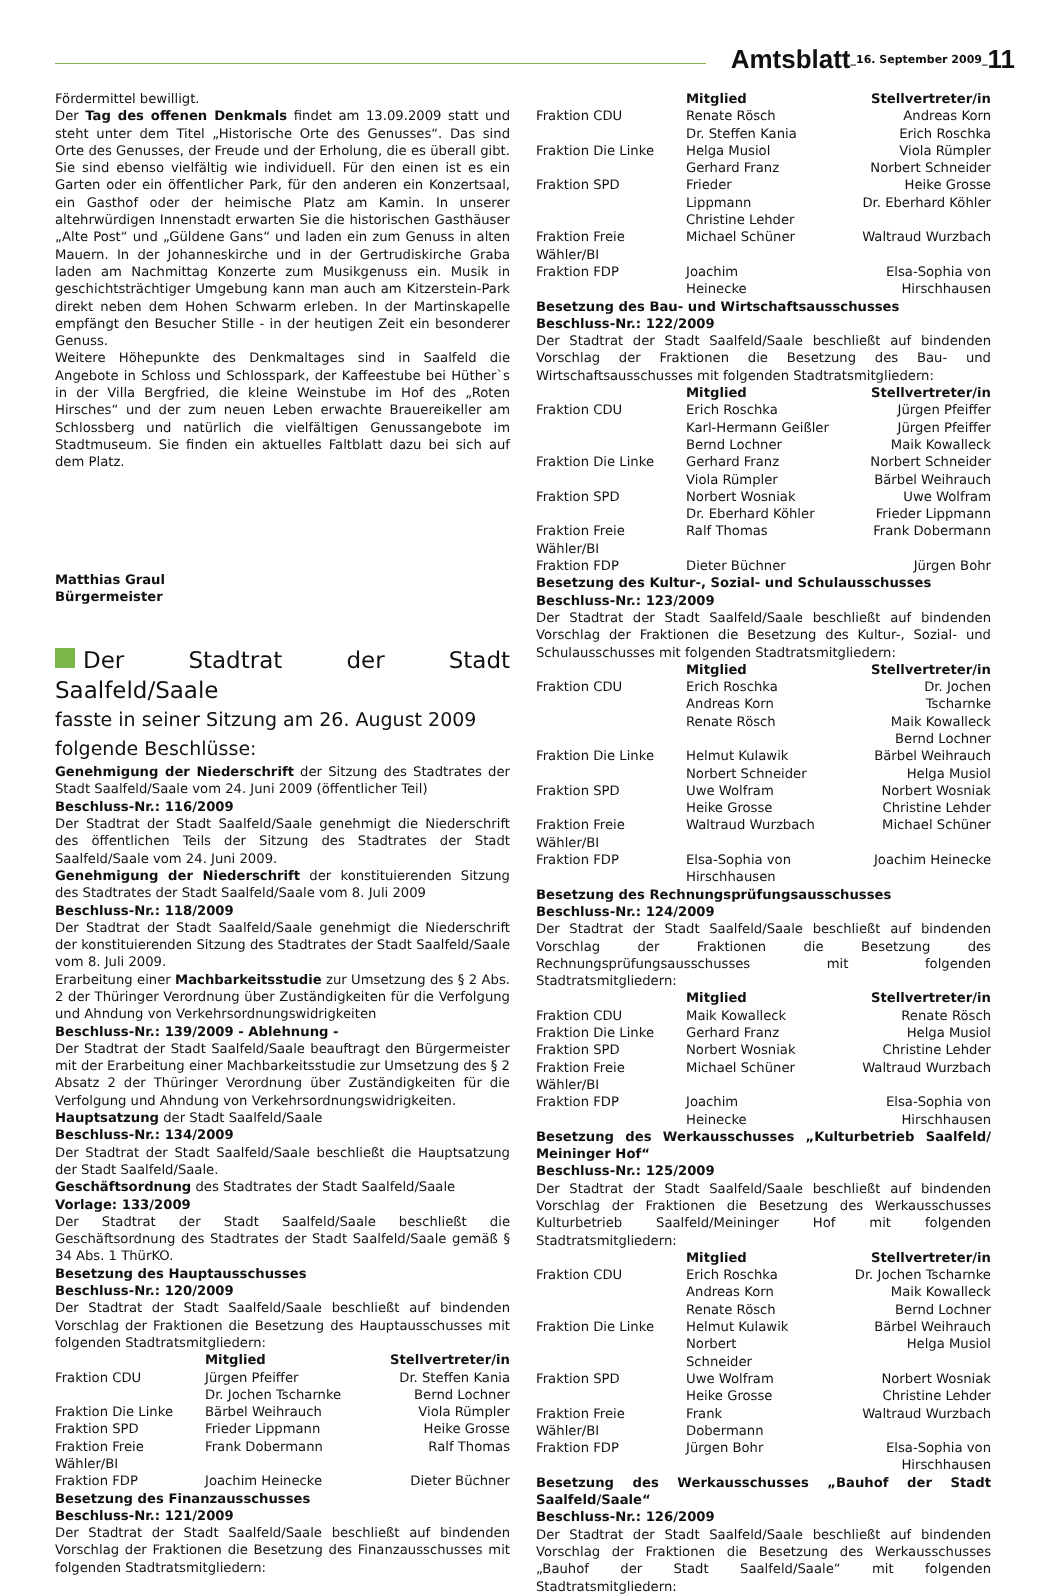Amtsblatt _16. September 2009_ 11
Fördermittel bewilligt.
Der Tag des offenen Denkmals findet am 13.09.2009 statt und steht unter dem Titel „Historische Orte des Genusses“. Das sind Orte des Genusses, der Freude und der Erholung, die es überall gibt. Sie sind ebenso vielfältig wie individuell. Für den einen ist es ein Garten oder ein öffentlicher Park, für den anderen ein Konzertsaal, ein Gasthof oder der heimische Platz am Kamin. In unserer altehrwürdigen Innenstadt erwarten Sie die historischen Gasthäuser „Alte Post“ und „Güldene Gans“ und laden ein zum Genuss in alten Mauern. In der Johanneskirche und in der Gertrudiskirche Graba laden am Nachmittag Konzerte zum Musikgenuss ein. Musik in geschichtsträchtiger Umgebung kann man auch am Kitzerstein-Park direkt neben dem Hohen Schwarm erleben. In der Martinskapelle empfängt den Besucher Stille - in der heutigen Zeit ein besonderer Genuss.
Weitere Höhepunkte des Denkmaltages sind in Saalfeld die Angebote in Schloss und Schlosspark, der Kaffeestube bei Hüther`s in der Villa Bergfried, die kleine Weinstube im Hof des „Roten Hirsches“ und der zum neuen Leben erwachte Brauereikeller am Schlossberg und natürlich die vielfältigen Genussangebote im Stadtmuseum. Sie finden ein aktuelles Faltblatt dazu bei sich auf dem Platz.
Matthias Graul
Bürgermeister
Der Stadtrat der Stadt Saalfeld/Saale
fasste in seiner Sitzung am 26. August 2009
folgende Beschlüsse:
Genehmigung der Niederschrift der Sitzung des Stadtrates der Stadt Saalfeld/Saale vom 24. Juni 2009 (öffentlicher Teil)
Beschluss-Nr.: 116/2009
Der Stadtrat der Stadt Saalfeld/Saale genehmigt die Niederschrift des öffentlichen Teils der Sitzung des Stadtrates der Stadt Saalfeld/Saale vom 24. Juni 2009.
Genehmigung der Niederschrift der konstituierenden Sitzung des Stadtrates der Stadt Saalfeld/Saale vom 8. Juli 2009
Beschluss-Nr.: 118/2009
Der Stadtrat der Stadt Saalfeld/Saale genehmigt die Niederschrift der konstituierenden Sitzung des Stadtrates der Stadt Saalfeld/Saale vom 8. Juli 2009.
Erarbeitung einer Machbarkeitsstudie zur Umsetzung des § 2 Abs. 2 der Thüringer Verordnung über Zuständigkeiten für die Verfolgung und Ahndung von Verkehrsordnungswidrigkeiten
Beschluss-Nr.: 139/2009 - Ablehnung -
Der Stadtrat der Stadt Saalfeld/Saale beauftragt den Bürgermeister mit der Erarbeitung einer Machbarkeitsstudie zur Umsetzung des § 2 Absatz 2 der Thüringer Verordnung über Zuständigkeiten für die Verfolgung und Ahndung von Verkehrsordnungswidrigkeiten.
Hauptsatzung der Stadt Saalfeld/Saale
Beschluss-Nr.: 134/2009
Der Stadtrat der Stadt Saalfeld/Saale beschließt die Hauptsatzung der Stadt Saalfeld/Saale.
Geschäftsordnung des Stadtrates der Stadt Saalfeld/Saale
Vorlage: 133/2009
Der Stadtrat der Stadt Saalfeld/Saale beschließt die Geschäftsordnung des Stadtrates der Stadt Saalfeld/Saale gemäß § 34 Abs. 1 ThürKO.
Besetzung des Hauptausschusses
Beschluss-Nr.: 120/2009
Der Stadtrat der Stadt Saalfeld/Saale beschließt auf bindenden Vorschlag der Fraktionen die Besetzung des Hauptausschusses mit folgenden Stadtratsmitgliedern:
| | Mitglied | Stellvertreter/in |
| --- | --- | --- |
| Fraktion CDU | Jürgen Pfeiffer Dr. Jochen Tscharnke | Dr. Steffen Kania Bernd Lochner |
| Fraktion Die Linke | Bärbel Weihrauch | Viola Rümpler |
| Fraktion SPD | Frieder Lippmann | Heike Grosse |
| Fraktion Freie Wähler/BI | Frank Dobermann | Ralf Thomas |
| Fraktion FDP | Joachim Heinecke | Dieter Büchner |
Besetzung des Finanzausschusses
Beschluss-Nr.: 121/2009
Der Stadtrat der Stadt Saalfeld/Saale beschließt auf bindenden Vorschlag der Fraktionen die Besetzung des Finanzausschusses mit folgenden Stadtratsmitgliedern:
| | Mitglied | Stellvertreter/in |
| --- | --- | --- |
| Fraktion CDU | Renate Rösch Dr. Steffen Kania | Andreas Korn Erich Roschka |
| Fraktion Die Linke | Helga Musiol Gerhard Franz | Viola Rümpler Norbert Schneider |
| Fraktion SPD | Frieder Lippmann Christine Lehder | Heike Grosse Dr. Eberhard Köhler |
| Fraktion Freie Wähler/BI | Michael Schüner | Waltraud Wurzbach |
| Fraktion FDP | Joachim Heinecke | Elsa-Sophia von Hirschhausen |
Besetzung des Bau- und Wirtschaftsausschusses
Beschluss-Nr.: 122/2009
Der Stadtrat der Stadt Saalfeld/Saale beschließt auf bindenden Vorschlag der Fraktionen die Besetzung des Bau- und Wirtschaftsausschusses mit folgenden Stadtratsmitgliedern:
| | Mitglied | Stellvertreter/in |
| --- | --- | --- |
| Fraktion CDU | Erich Roschka Karl-Hermann Geißler Bernd Lochner | Jürgen Pfeiffer Jürgen Pfeiffer Maik Kowalleck |
| Fraktion Die Linke | Gerhard Franz Viola Rümpler | Norbert Schneider Bärbel Weihrauch |
| Fraktion SPD | Norbert Wosniak Dr. Eberhard Köhler | Uwe Wolfram Frieder Lippmann |
| Fraktion Freie Wähler/BI | Ralf Thomas | Frank Dobermann |
| Fraktion FDP | Dieter Büchner | Jürgen Bohr |
Besetzung des Kultur-, Sozial- und Schulausschusses
Beschluss-Nr.: 123/2009
Der Stadtrat der Stadt Saalfeld/Saale beschließt auf bindenden Vorschlag der Fraktionen die Besetzung des Kultur-, Sozial- und Schulausschusses mit folgenden Stadtratsmitgliedern:
| | Mitglied | Stellvertreter/in |
| --- | --- | --- |
| Fraktion CDU | Erich Roschka Andreas Korn Renate Rösch | Dr. Jochen Tscharnke Maik Kowalleck Bernd Lochner |
| Fraktion Die Linke | Helmut Kulawik Norbert Schneider | Bärbel Weihrauch Helga Musiol |
| Fraktion SPD | Uwe Wolfram Heike Grosse | Norbert Wosniak Christine Lehder |
| Fraktion Freie Wähler/BI | Waltraud Wurzbach | Michael Schüner |
| Fraktion FDP | Elsa-Sophia von Hirschhausen | Joachim Heinecke |
Besetzung des Rechnungsprüfungsausschusses
Beschluss-Nr.: 124/2009
Der Stadtrat der Stadt Saalfeld/Saale beschließt auf bindenden Vorschlag der Fraktionen die Besetzung des Rechnungsprüfungsausschusses mit folgenden Stadtratsmitgliedern:
| | Mitglied | Stellvertreter/in |
| --- | --- | --- |
| Fraktion CDU | Maik Kowalleck | Renate Rösch |
| Fraktion Die Linke | Gerhard Franz | Helga Musiol |
| Fraktion SPD | Norbert Wosniak | Christine Lehder |
| Fraktion Freie Wähler/BI | Michael Schüner | Waltraud Wurzbach |
| Fraktion FDP | Joachim Heinecke | Elsa-Sophia von Hirschhausen |
Besetzung des Werkausschusses „Kulturbetrieb Saalfeld/ Meininger Hof“
Beschluss-Nr.: 125/2009
Der Stadtrat der Stadt Saalfeld/Saale beschließt auf bindenden Vorschlag der Fraktionen die Besetzung des Werkausschusses Kulturbetrieb Saalfeld/Meininger Hof mit folgenden Stadtratsmitgliedern:
| | Mitglied | Stellvertreter/in |
| --- | --- | --- |
| Fraktion CDU | Erich Roschka Andreas Korn Renate Rösch | Dr. Jochen Tscharnke Maik Kowalleck Bernd Lochner |
| Fraktion Die Linke | Helmut Kulawik Norbert Schneider | Bärbel Weihrauch Helga Musiol |
| Fraktion SPD | Uwe Wolfram Heike Grosse | Norbert Wosniak Christine Lehder |
| Fraktion Freie Wähler/BI | Frank Dobermann | Waltraud Wurzbach |
| Fraktion FDP | Jürgen Bohr | Elsa-Sophia von Hirschhausen |
Besetzung des Werkausschusses „Bauhof der Stadt Saalfeld/Saale“
Beschluss-Nr.: 126/2009
Der Stadtrat der Stadt Saalfeld/Saale beschließt auf bindenden Vorschlag der Fraktionen die Besetzung des Werkausschusses „Bauhof der Stadt Saalfeld/Saale“ mit folgenden Stadtratsmitgliedern: